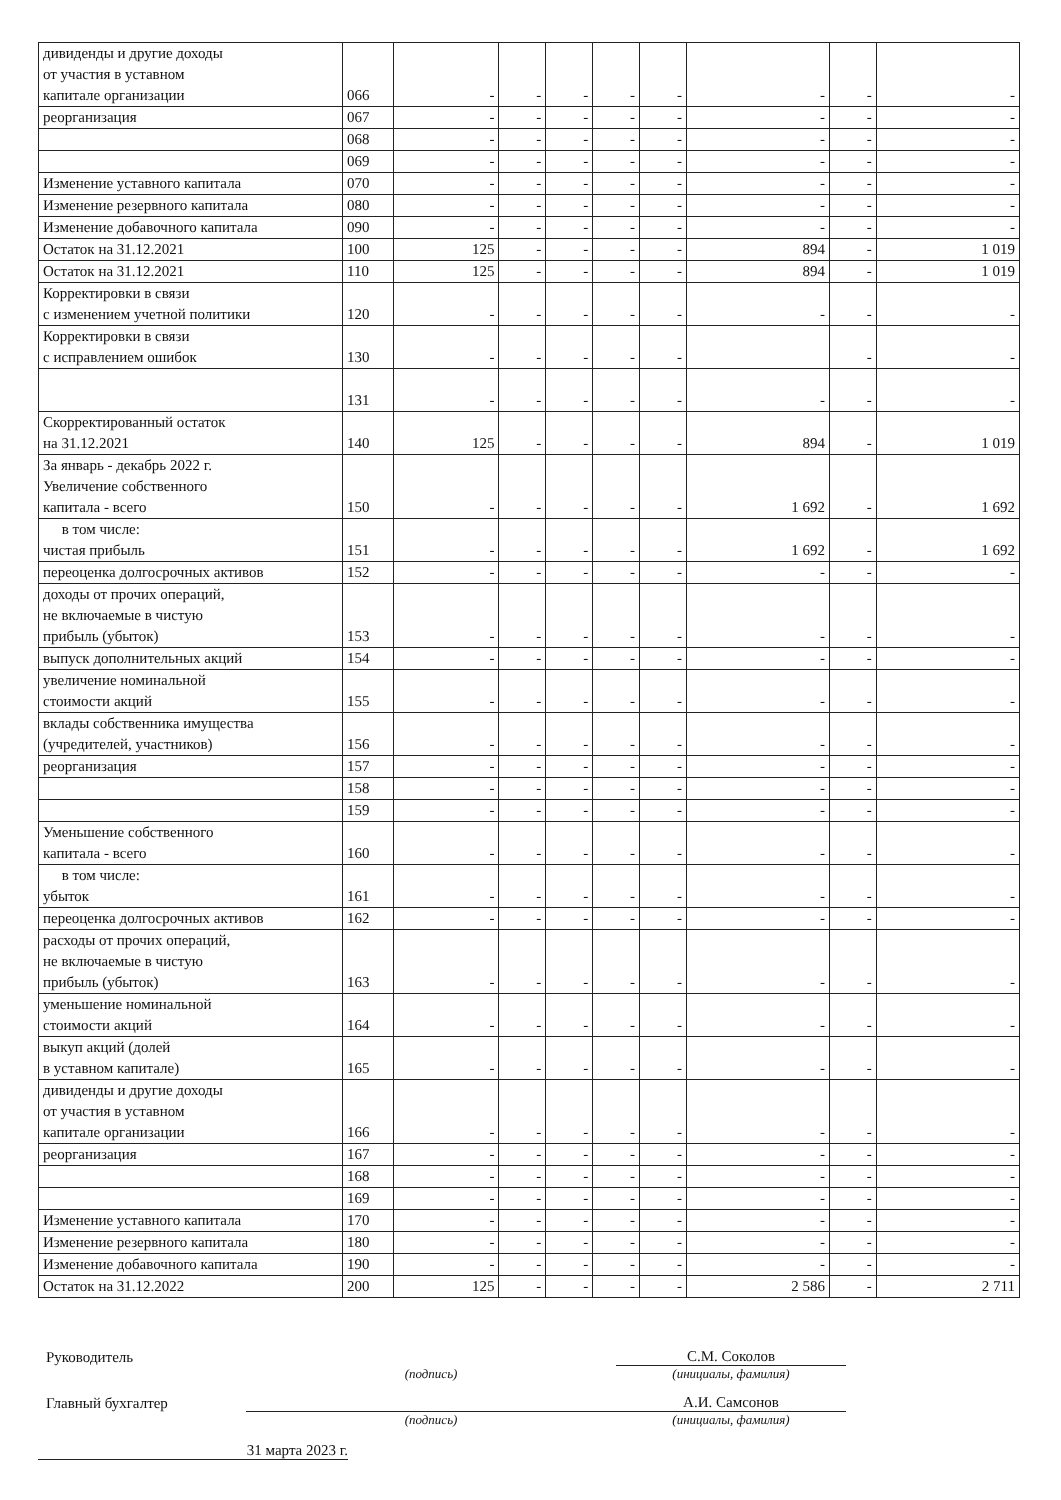| дивиденды и другие доходы от участия в уставном капитале организации | 066 | - | - | - | - | - | - | - | - |
| реорганизация | 067 | - | - | - | - | - | - | - | - |
| | 068 | - | - | - | - | - | - | - | - |
| | 069 | - | - | - | - | - | - | - | - |
| Изменение уставного капитала | 070 | - | - | - | - | - | - | - | - |
| Изменение резервного капитала | 080 | - | - | - | - | - | - | - | - |
| Изменение добавочного капитала | 090 | - | - | - | - | - | - | - | - |
| Остаток на 31.12.2021 | 100 | 125 | - | - | - | - | 894 | - | 1 019 |
| Остаток на 31.12.2021 | 110 | 125 | - | - | - | - | 894 | - | 1 019 |
| Корректировки в связи с изменением учетной политики | 120 | - | - | - | - | - | - | - | - |
| Корректировки в связи с исправлением ошибок | 130 | - | - | - | - | - | | - | - |
| | 131 | - | - | - | - | - | - | - | - |
| Скорректированный остаток на 31.12.2021 | 140 | 125 | - | - | - | - | 894 | - | 1 019 |
| За январь - декабрь 2022 г. Увеличение собственного капитала - всего | 150 | - | - | - | - | - | 1 692 | - | 1 692 |
| в том числе: чистая прибыль | 151 | - | - | - | - | - | 1 692 | - | 1 692 |
| переоценка долгосрочных активов | 152 | - | - | - | - | - | - | - | - |
| доходы от прочих операций, не включаемые в чистую прибыль (убыток) | 153 | - | - | - | - | - | - | - | - |
| выпуск дополнительных акций | 154 | - | - | - | - | - | - | - | - |
| увеличение номинальной стоимости акций | 155 | - | - | - | - | - | - | - | - |
| вклады собственника имущества (учредителей, участников) | 156 | - | - | - | - | - | - | - | - |
| реорганизация | 157 | - | - | - | - | - | - | - | - |
| | 158 | - | - | - | - | - | - | - | - |
| | 159 | - | - | - | - | - | - | - | - |
| Уменьшение собственного капитала - всего | 160 | - | - | - | - | - | - | - | - |
| в том числе: убыток | 161 | - | - | - | - | - | - | - | - |
| переоценка долгосрочных активов | 162 | - | - | - | - | - | - | - | - |
| расходы от прочих операций, не включаемые в чистую прибыль (убыток) | 163 | - | - | - | - | - | - | - | - |
| уменьшение номинальной стоимости акций | 164 | - | - | - | - | - | - | - | - |
| выкуп акций (долей в уставном капитале) | 165 | - | - | - | - | - | - | - | - |
| дивиденды и другие доходы от участия в уставном капитале организации | 166 | - | - | - | - | - | - | - | - |
| реорганизация | 167 | - | - | - | - | - | - | - | - |
| | 168 | - | - | - | - | - | - | - | - |
| | 169 | - | - | - | - | - | - | - | - |
| Изменение уставного капитала | 170 | - | - | - | - | - | - | - | - |
| Изменение резервного капитала | 180 | - | - | - | - | - | - | - | - |
| Изменение добавочного капитала | 190 | - | - | - | - | - | - | - | - |
| Остаток на 31.12.2022 | 200 | 125 | - | - | - | - | 2 586 | - | 2 711 |
Руководитель
С.М. Соколов
(подпись) (инициалы, фамилия)
Главный бухгалтер
А.И. Самсонов
(подпись) (инициалы, фамилия)
31 марта 2023 г.